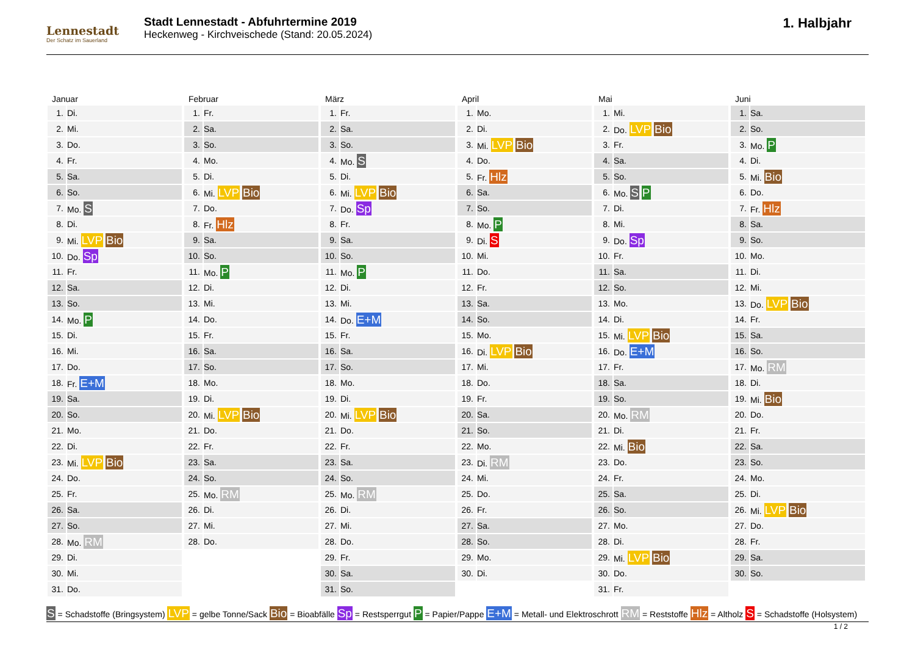Lennestadt
Der Schatz im Sauerland
Stadt Lennestadt - Abfuhrtermine 2019
Heckenweg - Kirchveischede (Stand: 20.05.2024)
1. Halbjahr
Januar
| 1. | Di. |
| 2. | Mi. |
| 3. | Do. |
| 4. | Fr. |
| 5. | Sa. |
| 6. | So. |
| 7. | Mo. S |
| 8. | Di. |
| 9. | Mi. LVP Bio |
| 10. | Do. Sp |
| 11. | Fr. |
| 12. | Sa. |
| 13. | So. |
| 14. | Mo. P |
| 15. | Di. |
| 16. | Mi. |
| 17. | Do. |
| 18. | Fr. E+M |
| 19. | Sa. |
| 20. | So. |
| 21. | Mo. |
| 22. | Di. |
| 23. | Mi. LVP Bio |
| 24. | Do. |
| 25. | Fr. |
| 26. | Sa. |
| 27. | So. |
| 28. | Mo. RM |
| 29. | Di. |
| 30. | Mi. |
| 31. | Do. |
Februar
| 1. | Fr. |
| 2. | Sa. |
| 3. | So. |
| 4. | Mo. |
| 5. | Di. |
| 6. | Mi. LVP Bio |
| 7. | Do. |
| 8. | Fr. Hlz |
| 9. | Sa. |
| 10. | So. |
| 11. | Mo. P |
| 12. | Di. |
| 13. | Mi. |
| 14. | Do. |
| 15. | Fr. |
| 16. | Sa. |
| 17. | So. |
| 18. | Mo. |
| 19. | Di. |
| 20. | Mi. LVP Bio |
| 21. | Do. |
| 22. | Fr. |
| 23. | Sa. |
| 24. | So. |
| 25. | Mo. RM |
| 26. | Di. |
| 27. | Mi. |
| 28. | Do. |
März
| 1. | Fr. |
| 2. | Sa. |
| 3. | So. |
| 4. | Mo. S |
| 5. | Di. |
| 6. | Mi. LVP Bio |
| 7. | Do. Sp |
| 8. | Fr. |
| 9. | Sa. |
| 10. | So. |
| 11. | Mo. P |
| 12. | Di. |
| 13. | Mi. |
| 14. | Do. E+M |
| 15. | Fr. |
| 16. | Sa. |
| 17. | So. |
| 18. | Mo. |
| 19. | Di. |
| 20. | Mi. LVP Bio |
| 21. | Do. |
| 22. | Fr. |
| 23. | Sa. |
| 24. | So. |
| 25. | Mo. RM |
| 26. | Di. |
| 27. | Mi. |
| 28. | Do. |
| 29. | Fr. |
| 30. | Sa. |
| 31. | So. |
April
| 1. | Mo. |
| 2. | Di. |
| 3. | Mi. LVP Bio |
| 4. | Do. |
| 5. | Fr. Hlz |
| 6. | Sa. |
| 7. | So. |
| 8. | Mo. P |
| 9. | Di. S |
| 10. | Mi. |
| 11. | Do. |
| 12. | Fr. |
| 13. | Sa. |
| 14. | So. |
| 15. | Mo. |
| 16. | Di. LVP Bio |
| 17. | Mi. |
| 18. | Do. |
| 19. | Fr. |
| 20. | Sa. |
| 21. | So. |
| 22. | Mo. |
| 23. | Di. RM |
| 24. | Mi. |
| 25. | Do. |
| 26. | Fr. |
| 27. | Sa. |
| 28. | So. |
| 29. | Mo. |
| 30. | Di. |
Mai
| 1. | Mi. |
| 2. | Do. LVP Bio |
| 3. | Fr. |
| 4. | Sa. |
| 5. | So. |
| 6. | Mo. S P |
| 7. | Di. |
| 8. | Mi. |
| 9. | Do. Sp |
| 10. | Fr. |
| 11. | Sa. |
| 12. | So. |
| 13. | Mo. |
| 14. | Di. |
| 15. | Mi. LVP Bio |
| 16. | Do. E+M |
| 17. | Fr. |
| 18. | Sa. |
| 19. | So. |
| 20. | Mo. RM |
| 21. | Di. |
| 22. | Mi. Bio |
| 23. | Do. |
| 24. | Fr. |
| 25. | Sa. |
| 26. | So. |
| 27. | Mo. |
| 28. | Di. |
| 29. | Mi. LVP Bio |
| 30. | Do. |
| 31. | Fr. |
Juni
| 1. | Sa. |
| 2. | So. |
| 3. | Mo. P |
| 4. | Di. |
| 5. | Mi. Bio |
| 6. | Do. |
| 7. | Fr. Hlz |
| 8. | Sa. |
| 9. | So. |
| 10. | Mo. |
| 11. | Di. |
| 12. | Mi. |
| 13. | Do. LVP Bio |
| 14. | Fr. |
| 15. | Sa. |
| 16. | So. |
| 17. | Mo. RM |
| 18. | Di. |
| 19. | Mi. Bio |
| 20. | Do. |
| 21. | Fr. |
| 22. | Sa. |
| 23. | So. |
| 24. | Mo. |
| 25. | Di. |
| 26. | Mi. LVP Bio |
| 27. | Do. |
| 28. | Fr. |
| 29. | Sa. |
| 30. | So. |
S = Schadstoffe (Bringsystem) LVP = gelbe Tonne/Sack Bio = Bioabfälle Sp = Restsperrgut P = Papier/Pappe E+M = Metall- und Elektroschrott RM = Reststoffe Hlz = Altholz S = Schadstoffe (Holsystem)
1 / 2